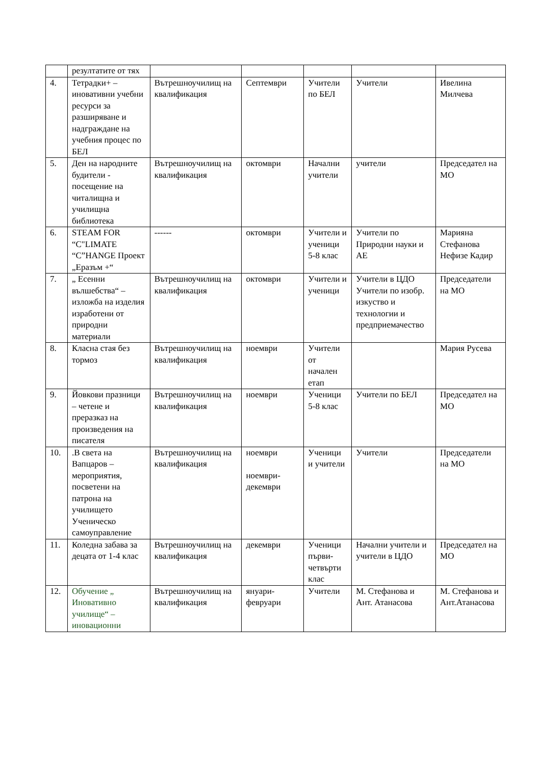| | резултатите от тях | | | | | |
| 4. | Тетрадки+ – иновативни учебни ресурси за разширяване и надграждане на учебния процес по БЕЛ | Вътрешноучилищ на квалификация | Септември | Учители по БЕЛ | Учители | Ивелина Милчева |
| 5. | Ден на народните будители - посещение на читалищна и училищна библиотека | Вътрешноучилищ на квалификация | октомври | Начални учители | учители | Председател на МО |
| 6. | STEAM FOR “C"LIMATE “C”HANGE Проект „Еразъм +“ | ------ | октомври | Учители и ученици 5-8 клас | Учители по Природни науки и АЕ | Марияна Стефанова Нефизе Кадир |
| 7. | „ Есенни вълшебства“ – изложба на изделия изработени от природни материали | Вътрешноучилищ на квалификация | октомври | Учители и ученици | Учители в ЦДО Учители по изобр. изкуство и технологии и предприемачество | Председатели на МО |
| 8. | Класна стая без тормоз | Вътрешноучилищ на квалификация | ноември | Учители от начален етап | | Мария Русева |
| 9. | Йовкови празници – четене и преразказ на произведения на писателя | Вътрешноучилищ на квалификация | ноември | Ученици 5-8 клас | Учители по БЕЛ | Председател на МО |
| 10. | .В света на Вапцаров – мероприятия, посветени на патрона на училището Ученическо самоуправление | Вътрешноучилищ на квалификация | ноември ноември-декември | Ученици и учители | Учители | Председатели на МО |
| 11. | Коледна забава за децата от 1-4 клас | Вътрешноучилищ на квалификация | декември | Ученици първи-четвърти клас | Начални учители и учители в ЦДО | Председател на МО |
| 12. | Обучение „ Иновативно училище“ – иновационни | Вътрешноучилищ на квалификация | януари-февруари | Учители | М. Стефанова и Ант. Атанасова | М. Стефанова и Ант.Атанасова |